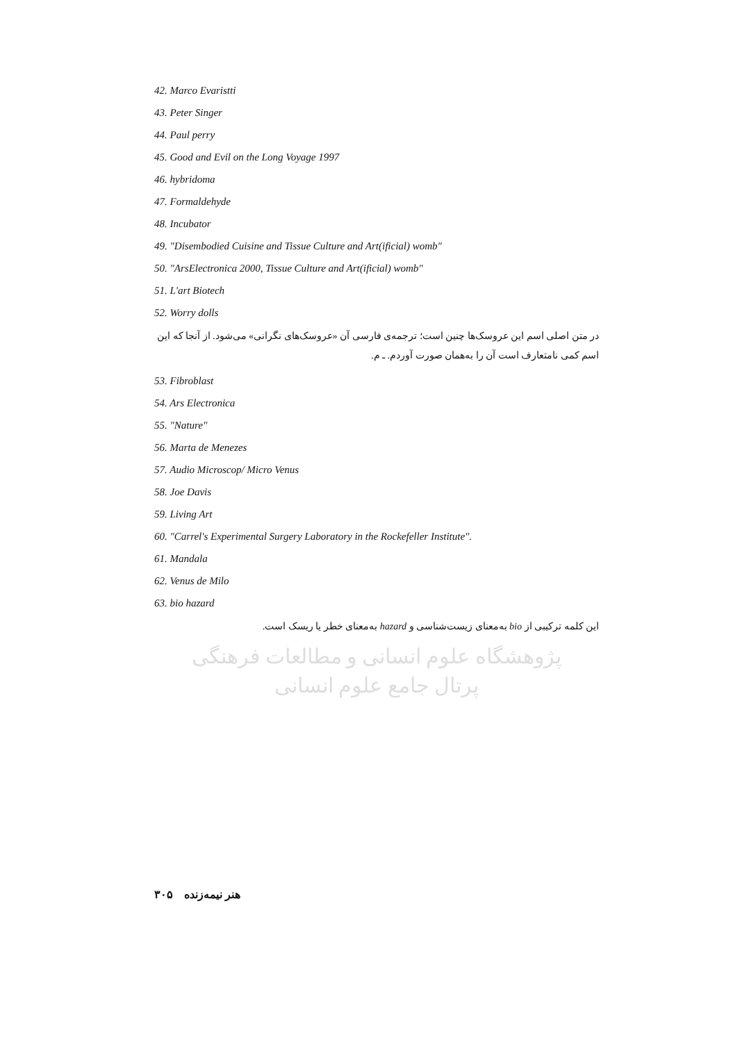42. Marco Evaristti
43. Peter Singer
44. Paul perry
45. Good and Evil on the Long Voyage 1997
46. hybridoma
47. Formaldehyde
48. Incubator
49. "Disembodied Cuisine and Tissue Culture and Art(ificial) womb"
50. "ArsElectronica 2000, Tissue Culture and Art(ificial) womb"
51. L'art Biotech
52. Worry dolls
در متن اصلی اسم این عروسک‌ها چنین است؛ ترجمه‌ی فارسی آن «عروسک‌های نگرانی» می‌شود. از آنجا که این اسم کمی نامتعارف است آن را به‌همان صورت آوردم. ـ م.
53. Fibroblast
54. Ars Electronica
55. "Nature"
56. Marta de Menezes
57. Audio Microscop/ Micro Venus
58. Joe Davis
59. Living Art
60. "Carrel's Experimental Surgery Laboratory in the Rockefeller Institute".
61. Mandala
62. Venus de Milo
63. bio hazard
این کلمه ترکیبی از bio به‌معنای زیست‌شناسی و hazard به‌معنای خطر یا ریسک است.
پژوهشگاه علوم انسانی و مطالعات فرهنگی
پرتال جامع علوم انسانی
هنر نیمه‌زنده ۳۰۵